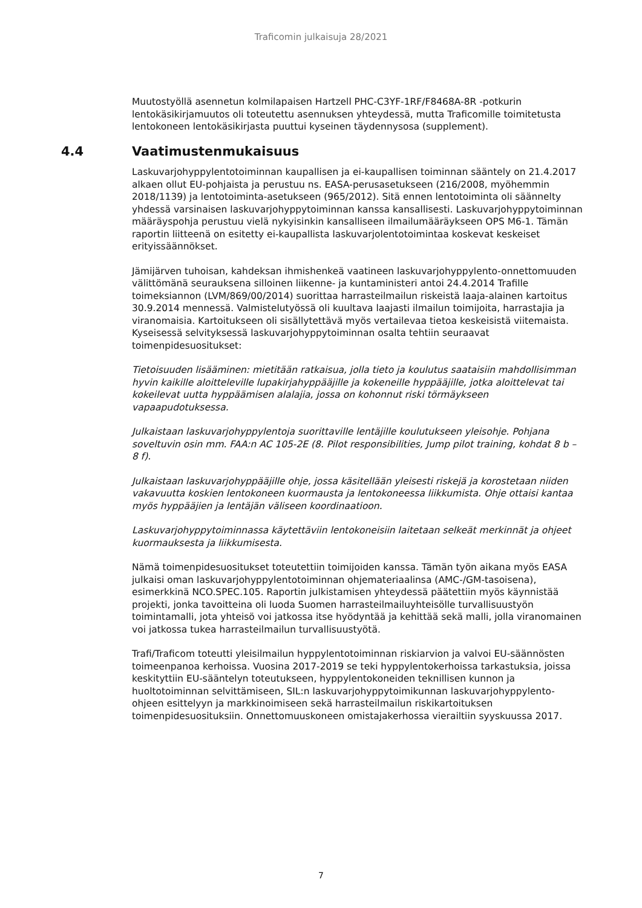Traficomin julkaisuja 28/2021
Muutostyöllä asennetun kolmilapaisen Hartzell PHC-C3YF-1RF/F8468A-8R -potkurin lentokäsikirjamuutos oli toteutettu asennuksen yhteydessä, mutta Traficomille toimitetusta lentokoneen lentokäsikirjasta puuttui kyseinen täydennysosa (supplement).
4.4 Vaatimustenmukaisuus
Laskuvarjohyppylentotoiminnan kaupallisen ja ei-kaupallisen toiminnan sääntely on 21.4.2017 alkaen ollut EU-pohjaista ja perustuu ns. EASA-perusasetukseen (216/2008, myöhemmin 2018/1139) ja lentotoiminta-asetukseen (965/2012). Sitä ennen lentotoiminta oli säännelty yhdessä varsinaisen laskuvarjohyppytoiminnan kanssa kansallisesti. Laskuvarjohyppytoiminnan määräyspohja perustuu vielä nykyisinkin kansalliseen ilmailumääräykseen OPS M6-1. Tämän raportin liitteenä on esitetty ei-kaupallista laskuvarjolentotoimintaa koskevat keskeiset erityissäännökset.
Jämijärven tuhoisan, kahdeksan ihmishenkeä vaatineen laskuvarjohyppylento-onnettomuuden välittömänä seurauksena silloinen liikenne- ja kuntaministeri antoi 24.4.2014 Trafille toimeksiannon (LVM/869/00/2014) suorittaa harrasteilmailun riskeistä laaja-alainen kartoitus 30.9.2014 mennessä. Valmistelutyössä oli kuultava laajasti ilmailun toimijoita, harrastajia ja viranomaisia. Kartoitukseen oli sisällytettävä myös vertailevaa tietoa keskeisistä viitemaista. Kyseisessä selvityksessä laskuvarjohyppytoiminnan osalta tehtiin seuraavat toimenpidesuositukset:
Tietoisuuden lisääminen: mietitään ratkaisua, jolla tieto ja koulutus saataisiin mahdollisimman hyvin kaikille aloitteleville lupakirjahyppääjille ja kokeneille hyppääjille, jotka aloittelevat tai kokeilevat uutta hyppäämisen alalajia, jossa on kohonnut riski törmäykseen vapaapudotuksessa.
Julkaistaan laskuvarjohyppylentoja suorittaville lentäjille koulutukseen yleisohje. Pohjana soveltuvin osin mm. FAA:n AC 105-2E (8. Pilot responsibilities, Jump pilot training, kohdat 8 b – 8 f).
Julkaistaan laskuvarjohyppääjille ohje, jossa käsitellään yleisesti riskejä ja korostetaan niiden vakavuutta koskien lentokoneen kuormausta ja lentokoneessa liikkumista. Ohje ottaisi kantaa myös hyppääjien ja lentäjän väliseen koordinaatioon.
Laskuvarjohyppytoiminnassa käytettäviin lentokoneisiin laitetaan selkeät merkinnät ja ohjeet kuormauksesta ja liikkumisesta.
Nämä toimenpidesuositukset toteutettiin toimijoiden kanssa. Tämän työn aikana myös EASA julkaisi oman laskuvarjohyppylentotoiminnan ohjemateriaalinsa (AMC-/GM-tasoisena), esimerkkinä NCO.SPEC.105. Raportin julkistamisen yhteydessä päätettiin myös käynnistää projekti, jonka tavoitteina oli luoda Suomen harrasteilmailuyhteisölle turvallisuustyön toimintamalli, jota yhteisö voi jatkossa itse hyödyntää ja kehittää sekä malli, jolla viranomainen voi jatkossa tukea harrasteilmailun turvallisuustyötä.
Trafi/Traficom toteutti yleisilmailun hyppylentotoiminnan riskiarvion ja valvoi EU-säännösten toimeenpanoa kerhoissa. Vuosina 2017-2019 se teki hyppylentokerhoissa tarkastuksia, joissa keskityttiin EU-sääntelyn toteutukseen, hyppylentokoneiden teknillisen kunnon ja huoltotoiminnan selvittämiseen, SIL:n laskuvarjohyppytoimikunnan laskuvarjohyppylento-ohjeen esittelyyn ja markkinoimiseen sekä harrasteilmailun riskikartoituksen toimenpidesuosituksiin. Onnettomuuskoneen omistajakerhossa vierailtiin syyskuussa 2017.
7